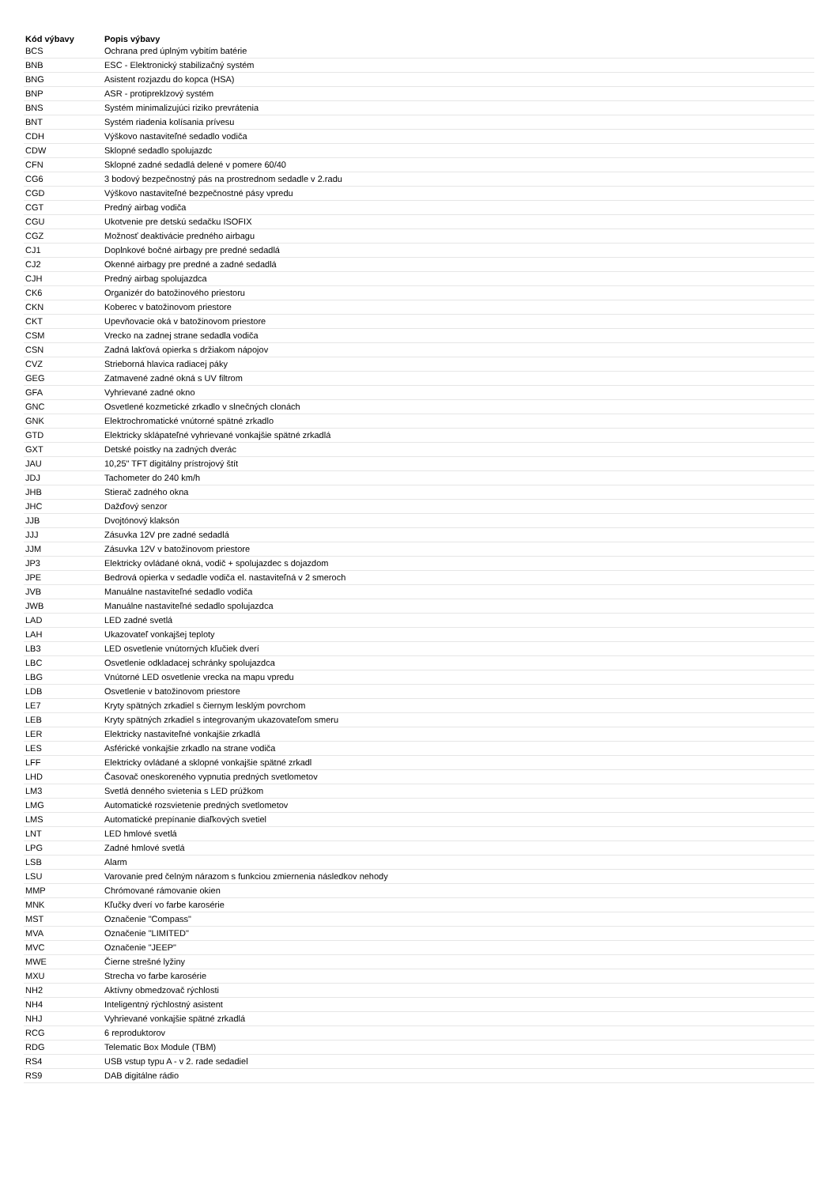| Kód výbavy | Popis výbavy |
| --- | --- |
| BCS | Ochrana pred úplným vybitím batérie |
| BNB | ESC - Elektronický stabilizačný systém |
| BNG | Asistent rozjazdu do kopca (HSA) |
| BNP | ASR - protipreklzový systém |
| BNS | Systém minimalizujúci riziko prevrátenia |
| BNT | Systém riadenia kolísania prívesu |
| CDH | Výškovo nastaviteľné sedadlo vodiča |
| CDW | Sklopné sedadlo spolujazdc |
| CFN | Sklopné zadné sedadlá delené v pomere 60/40 |
| CG6 | 3 bodový bezpečnostný pás na prostrednom sedadle v 2.radu |
| CGD | Výškovo nastaviteľné bezpečnostné pásy vpredu |
| CGT | Predný airbag vodiča |
| CGU | Ukotvenie pre detskú sedačku ISOFIX |
| CGZ | Možnosť deaktivácie predného airbagu |
| CJ1 | Doplnkové bočné airbagy pre predné sedadlá |
| CJ2 | Okenné airbagy pre predné a zadné sedadlá |
| CJH | Predný airbag spolujazdca |
| CK6 | Organizér do batožinového priestoru |
| CKN | Koberec v batožinovom priestore |
| CKT | Upevňovacie oká v batožinovom priestore |
| CSM | Vrecko na zadnej strane sedadla vodiča |
| CSN | Zadná lakťová opierka s držiakom nápojov |
| CVZ | Strieborná hlavica radiacej páky |
| GEG | Zatmavené zadné okná s UV filtrom |
| GFA | Vyhrievané zadné okno |
| GNC | Osvetlené kozmetické zrkadlo v slnečných clonách |
| GNK | Elektrochromatické vnútorné spätné zrkadlo |
| GTD | Elektricky sklápateľné vyhrievané vonkajšie spätné zrkadlá |
| GXT | Detské poistky na zadných dverác |
| JAU | 10,25" TFT digitálny prístrojový štít |
| JDJ | Tachometer do 240 km/h |
| JHB | Stierač zadného okna |
| JHC | Dažďový senzor |
| JJB | Dvojtónový klaksón |
| JJJ | Zásuvka 12V pre zadné sedadlá |
| JJM | Zásuvka 12V v batožinovom priestore |
| JP3 | Elektricky ovládané okná, vodič + spolujazdec s dojazdom |
| JPE | Bedrová opierka v sedadle vodiča el. nastaviteľná v 2 smeroch |
| JVB | Manuálne nastaviteľné sedadlo vodiča |
| JWB | Manuálne nastaviteľné sedadlo spolujazdca |
| LAD | LED zadné svetlá |
| LAH | Ukazovateľ vonkajšej teploty |
| LB3 | LED osvetlenie vnútorných kľučiek dverí |
| LBC | Osvetlenie odkladacej schránky spolujazdca |
| LBG | Vnútorné LED osvetlenie vrecka na mapu vpredu |
| LDB | Osvetlenie v batožinovom priestore |
| LE7 | Kryty spätných zrkadiel s čiernym lesklým povrchom |
| LEB | Kryty spätných zrkadiel s integrovaným ukazovateľom smeru |
| LER | Elektricky nastaviteľné vonkajšie zrkadlá |
| LES | Asférické vonkajšie zrkadlo na strane vodiča |
| LFF | Elektricky ovládané a sklopné vonkajšie spätné zrkadl |
| LHD | Časovač oneskoreného vypnutia predných svetlometov |
| LM3 | Svetlá denného svietenia s LED prúžkom |
| LMG | Automatické rozsvietenie predných svetlometov |
| LMS | Automatické prepínanie diaľkových svetiel |
| LNT | LED hmlové svetlá |
| LPG | Zadné hmlové svetlá |
| LSB | Alarm |
| LSU | Varovanie pred čelným nárazom s funkciou zmiernenia následkov nehody |
| MMP | Chrómované rámovanie okien |
| MNK | Kľučky dverí vo farbe karosérie |
| MST | Označenie "Compass" |
| MVA | Označenie "LIMITED" |
| MVC | Označenie "JEEP" |
| MWE | Čierne strešné lyžiny |
| MXU | Strecha vo farbe karosérie |
| NH2 | Aktívny obmedzovač rýchlosti |
| NH4 | Inteligentný rýchlostný asistent |
| NHJ | Vyhrievané vonkajšie spätné zrkadlá |
| RCG | 6 reproduktorov |
| RDG | Telematic Box Module (TBM) |
| RS4 | USB vstup typu A - v 2. rade sedadiel |
| RS9 | DAB digitálne rádio |